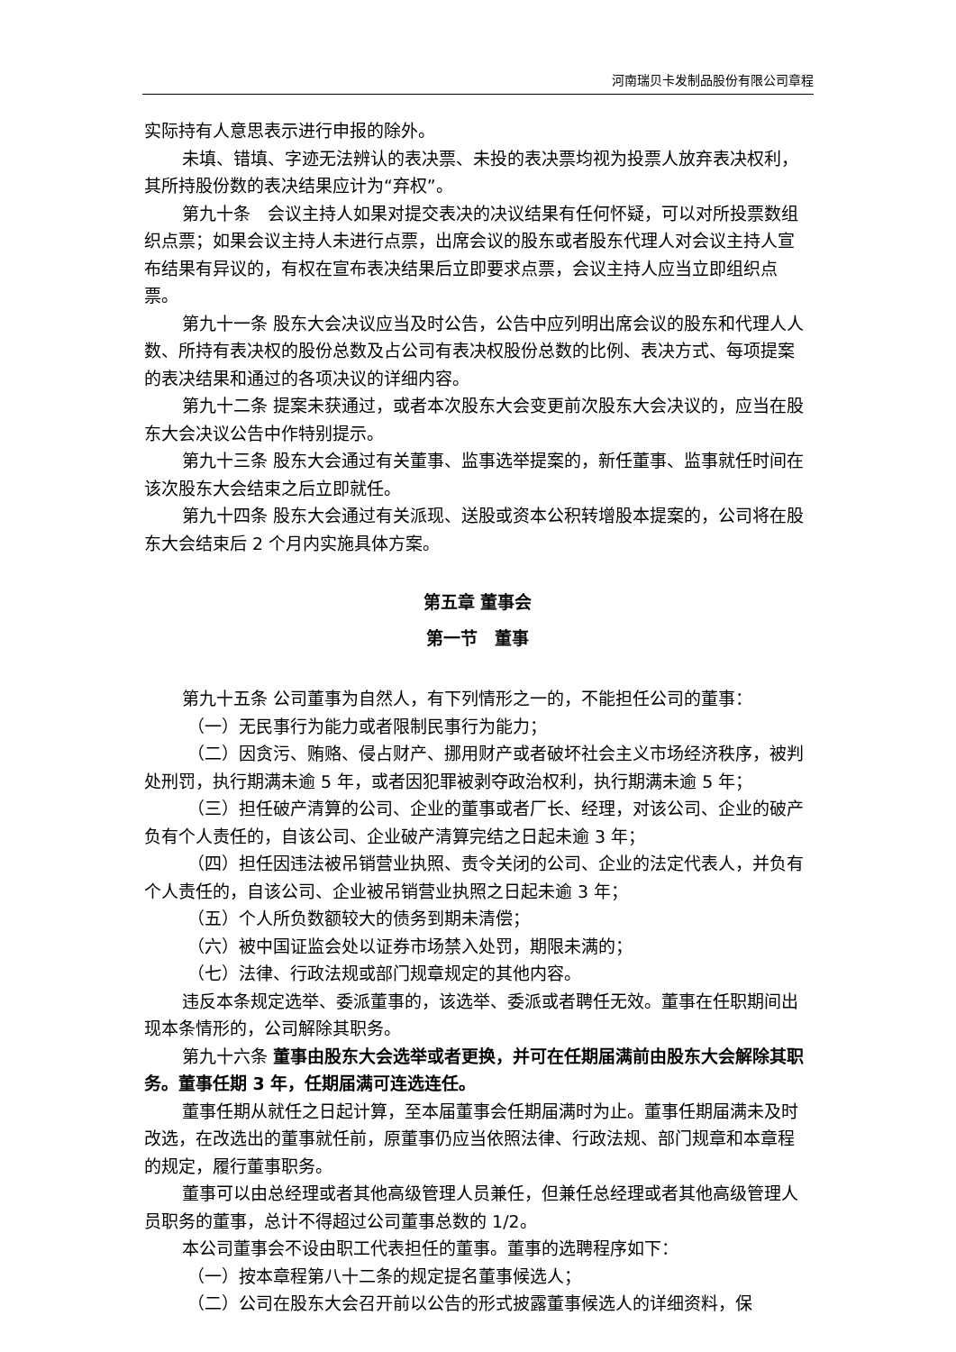河南瑞贝卡发制品股份有限公司章程
实际持有人意思表示进行申报的除外。
未填、错填、字迹无法辨认的表决票、未投的表决票均视为投票人放弃表决权利，其所持股份数的表决结果应计为“弃权”。
第九十条　会议主持人如果对提交表决的决议结果有任何怀疑，可以对所投票数组织点票；如果会议主持人未进行点票，出席会议的股东或者股东代理人对会议主持人宣布结果有异议的，有权在宣布表决结果后立即要求点票，会议主持人应当立即组织点票。
第九十一条 股东大会决议应当及时公告，公告中应列明出席会议的股东和代理人人数、所持有表决权的股份总数及占公司有表决权股份总数的比例、表决方式、每项提案的表决结果和通过的各项决议的详细内容。
第九十二条 提案未获通过，或者本次股东大会变更前次股东大会决议的，应当在股东大会决议公告中作特别提示。
第九十三条 股东大会通过有关董事、监事选举提案的，新任董事、监事就任时间在该次股东大会结束之后立即就任。
第九十四条 股东大会通过有关派现、送股或资本公积转增股本提案的，公司将在股东大会结束后 2 个月内实施具体方案。
第五章 董事会
第一节　董事
第九十五条 公司董事为自然人，有下列情形之一的，不能担任公司的董事：
（一）无民事行为能力或者限制民事行为能力；
（二）因贪污、贿赂、侵占财产、挪用财产或者破坏社会主义市场经济秩序，被判处刑罚，执行期满未逾 5 年，或者因犯罪被剥夺政治权利，执行期满未逾 5 年；
（三）担任破产清算的公司、企业的董事或者厂长、经理，对该公司、企业的破产负有个人责任的，自该公司、企业破产清算完结之日起未逾 3 年；
（四）担任因违法被吊销营业执照、责令关闭的公司、企业的法定代表人，并负有个人责任的，自该公司、企业被吊销营业执照之日起未逾 3 年；
（五）个人所负数额较大的债务到期未清偿；
（六）被中国证监会处以证券市场禁入处罚，期限未满的；
（七）法律、行政法规或部门规章规定的其他内容。
违反本条规定选举、委派董事的，该选举、委派或者聘任无效。董事在任职期间出现本条情形的，公司解除其职务。
第九十六条 董事由股东大会选举或者更换，并可在任期届满前由股东大会解除其职务。董事任期 3 年，任期届满可连选连任。
董事任期从就任之日起计算，至本届董事会任期届满时为止。董事任期届满未及时改选，在改选出的董事就任前，原董事仍应当依照法律、行政法规、部门规章和本章程的规定，履行董事职务。
董事可以由总经理或者其他高级管理人员兼任，但兼任总经理或者其他高级管理人员职务的董事，总计不得超过公司董事总数的 1/2。
本公司董事会不设由职工代表担任的董事。董事的选聘程序如下：
（一）按本章程第八十二条的规定提名董事候选人；
（二）公司在股东大会召开前以公告的形式披露董事候选人的详细资料，保